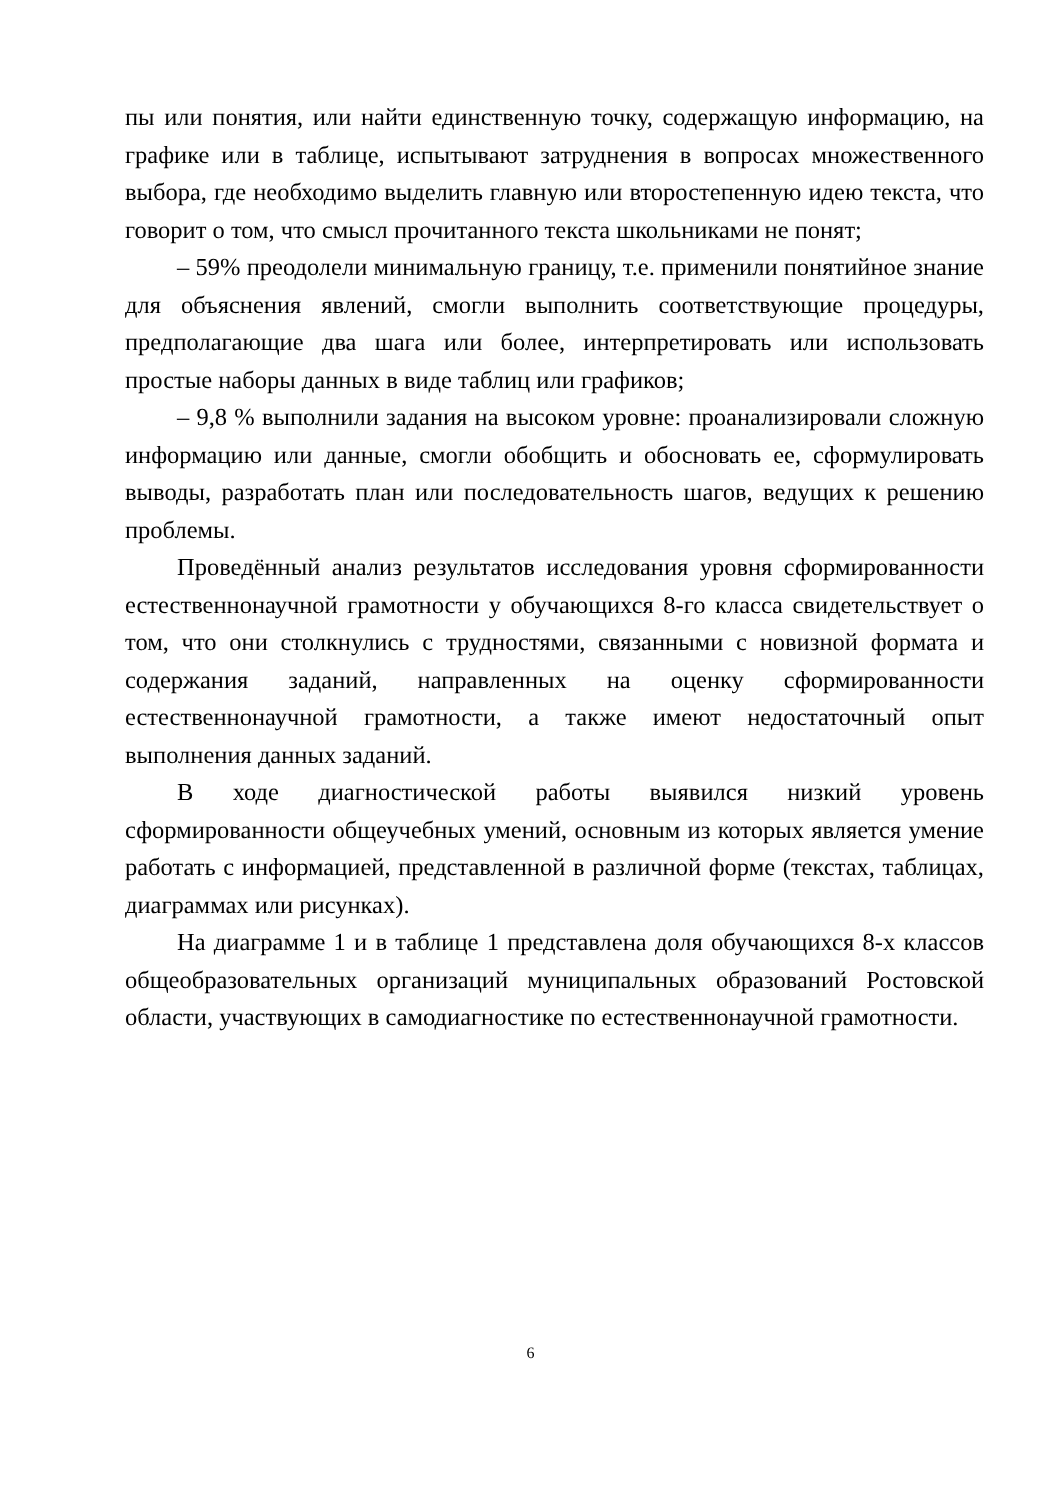пы или понятия, или найти единственную точку, содержащую информацию, на графике или в таблице, испытывают затруднения в вопросах множественного выбора, где необходимо выделить главную или второстепенную идею текста, что говорит о том, что смысл прочитанного текста школьниками не понят;
– 59% преодолели минимальную границу, т.е. применили понятийное знание для объяснения явлений, смогли выполнить соответствующие процедуры, предполагающие два шага или более, интерпретировать или использовать простые наборы данных в виде таблиц или графиков;
– 9,8 % выполнили задания на высоком уровне: проанализировали сложную информацию или данные, смогли обобщить и обосновать ее, сформулировать выводы, разработать план или последовательность шагов, ведущих к решению проблемы.
Проведённый анализ результатов исследования уровня сформированности естественнонаучной грамотности у обучающихся 8-го класса свидетельствует о том, что они столкнулись с трудностями, связанными с новизной формата и содержания заданий, направленных на оценку сформированности естественнонаучной грамотности, а также имеют недостаточный опыт выполнения данных заданий.
В ходе диагностической работы выявился низкий уровень сформированности общеучебных умений, основным из которых является умение работать с информацией, представленной в различной форме (текстах, таблицах, диаграммах или рисунках).
На диаграмме 1 и в таблице 1 представлена доля обучающихся 8-х классов общеобразовательных организаций муниципальных образований Ростовской области, участвующих в самодиагностике по естественнонаучной грамотности.
6